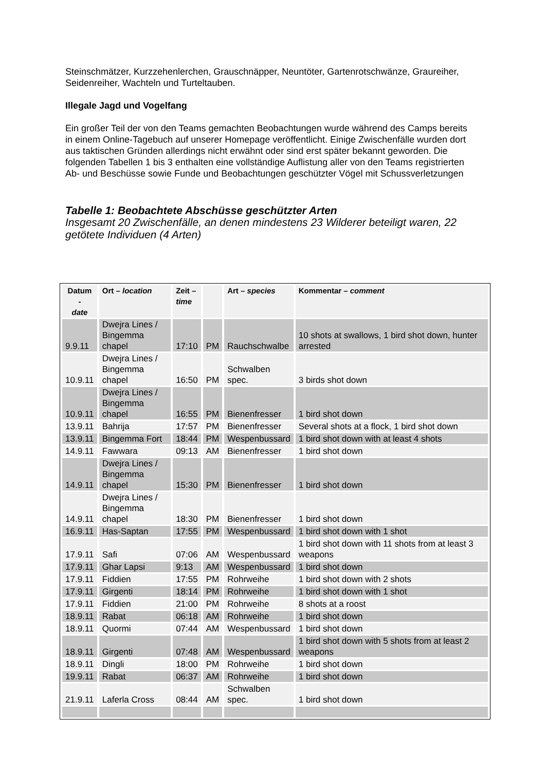Steinschmätzer, Kurzzehenlerchen, Grauschnäpper, Neuntöter, Gartenrotschwänze, Graureiher, Seidenreiher, Wachteln und Turteltauben.
Illegale Jagd und Vogelfang
Ein großer Teil der von den Teams gemachten Beobachtungen wurde während des Camps bereits in einem Online-Tagebuch auf unserer Homepage veröffentlicht. Einige Zwischenfälle wurden dort aus taktischen Gründen allerdings nicht erwähnt oder sind erst später bekannt geworden. Die folgenden Tabellen 1 bis 3 enthalten eine vollständige Auflistung aller von den Teams registrierten Ab- und Beschüsse sowie Funde und Beobachtungen geschützter Vögel mit Schussverletzungen
Tabelle 1: Beobachtete Abschüsse geschützter Arten
Insgesamt 20 Zwischenfälle, an denen mindestens 23 Wilderer beteiligt waren, 22 getötete Individuen (4 Arten)
| Datum - date | Ort – location | Zeit – time | | Art – species | Kommentar – comment |
| --- | --- | --- | --- | --- | --- |
| 9.9.11 | Dwejra Lines / Bingemma chapel | 17:10 | PM | Rauchschwalbe | 10 shots at swallows, 1 bird shot down, hunter arrested |
| 10.9.11 | Dwejra Lines / Bingemma chapel | 16:50 | PM | Schwalben spec. | 3 birds shot down |
| 10.9.11 | Dwejra Lines / Bingemma chapel | 16:55 | PM | Bienenfresser | 1 bird shot down |
| 13.9.11 | Bahrija | 17:57 | PM | Bienenfresser | Several shots at a flock, 1 bird shot down |
| 13.9.11 | Bingemma Fort | 18:44 | PM | Wespenbussard | 1 bird shot down with at least 4 shots |
| 14.9.11 | Fawwara | 09:13 | AM | Bienenfresser | 1 bird shot down |
| 14.9.11 | Dwejra Lines / Bingemma chapel | 15:30 | PM | Bienenfresser | 1 bird shot down |
| 14.9.11 | Dwejra Lines / Bingemma chapel | 18:30 | PM | Bienenfresser | 1 bird shot down |
| 16.9.11 | Has-Saptan | 17:55 | PM | Wespenbussard | 1 bird shot down with 1 shot |
| 17.9.11 | Safi | 07:06 | AM | Wespenbussard | 1 bird shot down with 11 shots from at least 3 weapons |
| 17.9.11 | Ghar Lapsi | 9:13 | AM | Wespenbussard | 1 bird shot down |
| 17.9.11 | Fiddien | 17:55 | PM | Rohrweihe | 1 bird shot down with 2 shots |
| 17.9.11 | Girgenti | 18:14 | PM | Rohrweihe | 1 bird shot down with 1 shot |
| 17.9.11 | Fiddien | 21:00 | PM | Rohrweihe | 8 shots at a roost |
| 18.9.11 | Rabat | 06:18 | AM | Rohrweihe | 1 bird shot down |
| 18.9.11 | Quormi | 07:44 | AM | Wespenbussard | 1 bird shot down |
| 18.9.11 | Girgenti | 07:48 | AM | Wespenbussard | 1 bird shot down with 5 shots from at least 2 weapons |
| 18.9.11 | Dingli | 18:00 | PM | Rohrweihe | 1 bird shot down |
| 19.9.11 | Rabat | 06:37 | AM | Rohrweihe | 1 bird shot down |
| 21.9.11 | Laferla Cross | 08:44 | AM | Schwalben spec. | 1 bird shot down |